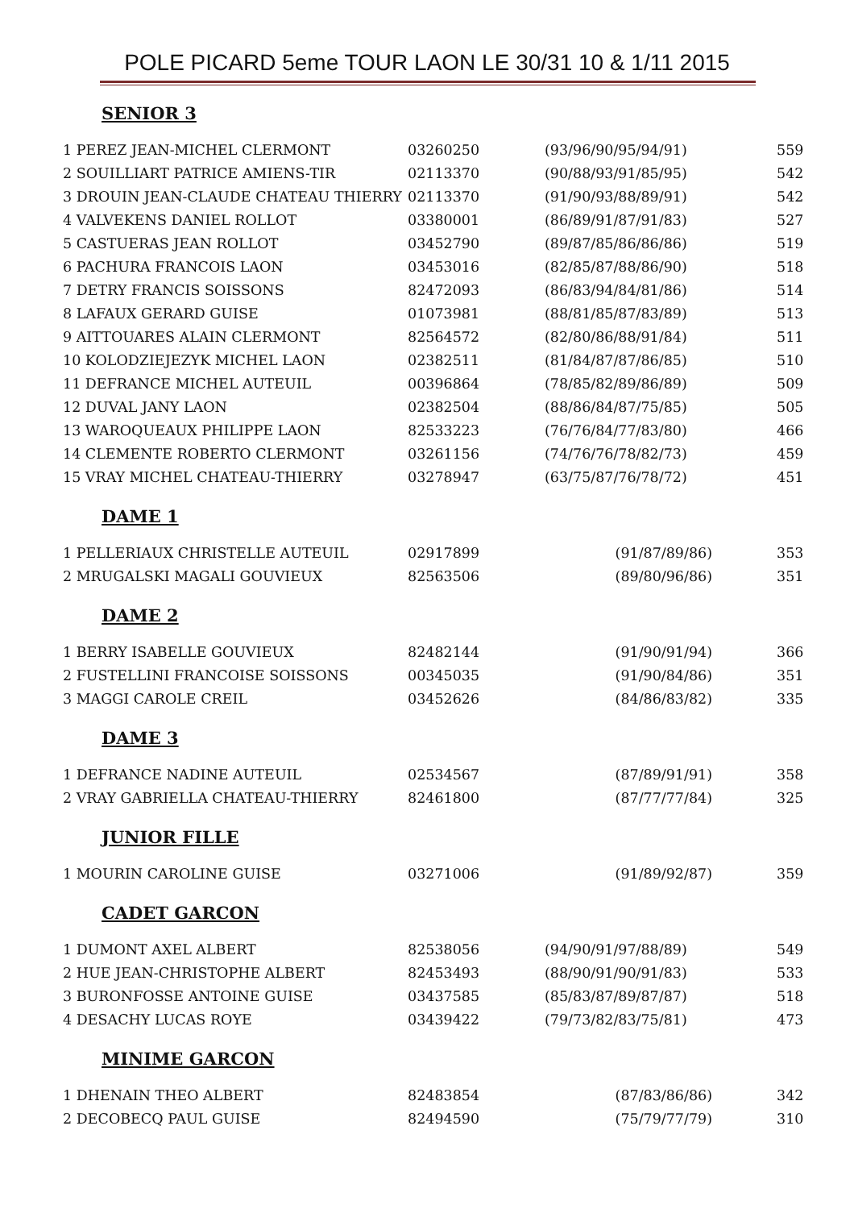POLE PICARD 5eme TOUR LAON LE 30/31 10 & 1/11 2015
SENIOR 3
| 1 PEREZ JEAN-MICHEL CLERMONT | 03260250 | (93/96/90/95/94/91) | 559 |
| 2 SOUILLIART PATRICE AMIENS-TIR | 02113370 | (90/88/93/91/85/95) | 542 |
| 3 DROUIN JEAN-CLAUDE CHATEAU THIERRY | 02113370 | (91/90/93/88/89/91) | 542 |
| 4 VALVEKENS DANIEL ROLLOT | 03380001 | (86/89/91/87/91/83) | 527 |
| 5 CASTUERAS JEAN ROLLOT | 03452790 | (89/87/85/86/86/86) | 519 |
| 6 PACHURA FRANCOIS LAON | 03453016 | (82/85/87/88/86/90) | 518 |
| 7 DETRY FRANCIS SOISSONS | 82472093 | (86/83/94/84/81/86) | 514 |
| 8 LAFAUX GERARD GUISE | 01073981 | (88/81/85/87/83/89) | 513 |
| 9 AITTOUARES ALAIN CLERMONT | 82564572 | (82/80/86/88/91/84) | 511 |
| 10 KOLODZIEJEZYK MICHEL LAON | 02382511 | (81/84/87/87/86/85) | 510 |
| 11 DEFRANCE MICHEL AUTEUIL | 00396864 | (78/85/82/89/86/89) | 509 |
| 12 DUVAL JANY LAON | 02382504 | (88/86/84/87/75/85) | 505 |
| 13 WAROQUEAUX PHILIPPE LAON | 82533223 | (76/76/84/77/83/80) | 466 |
| 14 CLEMENTE ROBERTO CLERMONT | 03261156 | (74/76/76/78/82/73) | 459 |
| 15 VRAY MICHEL CHATEAU-THIERRY | 03278947 | (63/75/87/76/78/72) | 451 |
DAME 1
| 1 PELLERIAUX CHRISTELLE AUTEUIL | 02917899 | (91/87/89/86) | 353 |
| 2 MRUGALSKI MAGALI GOUVIEUX | 82563506 | (89/80/96/86) | 351 |
DAME 2
| 1 BERRY ISABELLE GOUVIEUX | 82482144 | (91/90/91/94) | 366 |
| 2 FUSTELLINI FRANCOISE SOISSONS | 00345035 | (91/90/84/86) | 351 |
| 3 MAGGI CAROLE CREIL | 03452626 | (84/86/83/82) | 335 |
DAME 3
| 1 DEFRANCE NADINE AUTEUIL | 02534567 | (87/89/91/91) | 358 |
| 2 VRAY GABRIELLA CHATEAU-THIERRY | 82461800 | (87/77/77/84) | 325 |
JUNIOR FILLE
| 1 MOURIN CAROLINE GUISE | 03271006 | (91/89/92/87) | 359 |
CADET GARCON
| 1 DUMONT AXEL ALBERT | 82538056 | (94/90/91/97/88/89) | 549 |
| 2 HUE JEAN-CHRISTOPHE ALBERT | 82453493 | (88/90/91/90/91/83) | 533 |
| 3 BURONFOSSE ANTOINE GUISE | 03437585 | (85/83/87/89/87/87) | 518 |
| 4 DESACHY LUCAS ROYE | 03439422 | (79/73/82/83/75/81) | 473 |
MINIME GARCON
| 1 DHENAIN THEO ALBERT | 82483854 | (87/83/86/86) | 342 |
| 2 DECOBECQ PAUL GUISE | 82494590 | (75/79/77/79) | 310 |